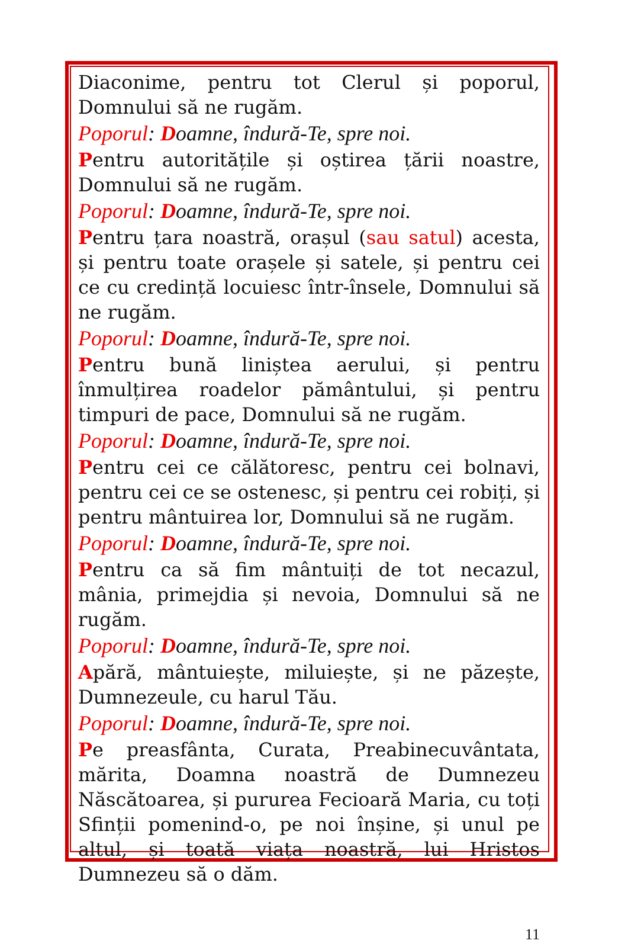Diaconime, pentru tot Clerul și poporul, Domnului să ne rugăm.
Poporul: Doamne, îndură-Te, spre noi.
Pentru autoritățile și oștirea țării noastre, Domnului să ne rugăm.
Poporul: Doamne, îndură-Te, spre noi.
Pentru țara noastră, orașul (sau satul) acesta, și pentru toate orașele și satele, și pentru cei ce cu credință locuiesc într-însele, Domnului să ne rugăm.
Poporul: Doamne, îndură-Te, spre noi.
Pentru bună liniștea aerului, și pentru înmulțirea roadelor pământului, și pentru timpuri de pace, Domnului să ne rugăm.
Poporul: Doamne, îndură-Te, spre noi.
Pentru cei ce călătoresc, pentru cei bolnavi, pentru cei ce se ostenesc, și pentru cei robiți, și pentru mântuirea lor, Domnului să ne rugăm.
Poporul: Doamne, îndură-Te, spre noi.
Pentru ca să fim mântuiți de tot necazul, mânia, primejdia și nevoia, Domnului să ne rugăm.
Poporul: Doamne, îndură-Te, spre noi.
Apără, mântuiește, miluiește, și ne păzește, Dumnezeule, cu harul Tău.
Poporul: Doamne, îndură-Te, spre noi.
Pe preasfânta, Curata, Preabinecuvântata, mărita, Doamna noastră de Dumnezeu Născătoarea, și pururea Fecioară Maria, cu toți Sfinții pomenind-o, pe noi înșine, și unul pe altul, și toată viața noastră, lui Hristos Dumnezeu să o dăm.
11